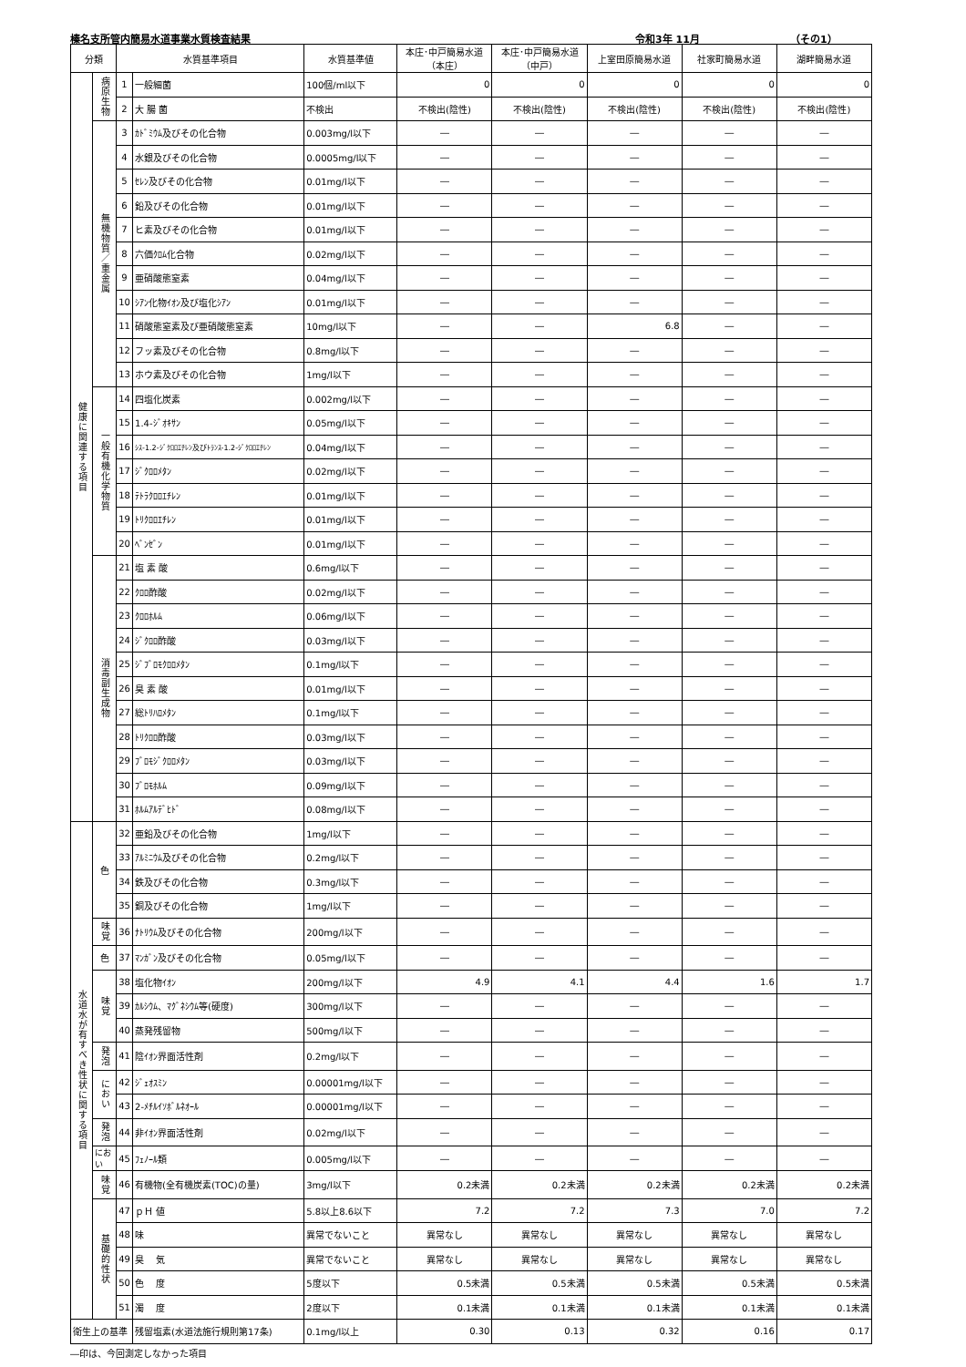榛名支所管内簡易水道事業水質検査結果 令和3年 11月 （その1）
| 分類 | | 水質基準項目 | | 水質基準値 | 本庄･中戸簡易水道 （本庄） | 本庄･中戸簡易水道 （中戸） | 上室田原簡易水道 | 社家町簡易水道 | 湖畔簡易水道 |
| --- | --- | --- | --- | --- | --- | --- | --- | --- | --- |
| 健康に関連する項目 | 病原生物 | 1 | 一般細菌 | 100個/ml以下 | 0 | 0 | 0 | 0 | 0 |
| | | 2 | 大 腸 菌 | 不検出 | 不検出(陰性) | 不検出(陰性) | 不検出(陰性) | 不検出(陰性) | 不検出(陰性) |
| | 無機物質／重金属 | 3 | ｶﾄﾞﾐｳﾑ及びその化合物 | 0.003mg/l以下 | ― | ― | ― | ― | ― |
| | | 4 | 水銀及びその化合物 | 0.0005mg/l以下 | ― | ― | ― | ― | ― |
| | | 5 | ｾﾚﾝ及びその化合物 | 0.01mg/l以下 | ― | ― | ― | ― | ― |
| | | 6 | 鉛及びその化合物 | 0.01mg/l以下 | ― | ― | ― | ― | ― |
| | | 7 | ヒ素及びその化合物 | 0.01mg/l以下 | ― | ― | ― | ― | ― |
| | | 8 | 六価ｸﾛﾑ化合物 | 0.02mg/l以下 | ― | ― | ― | ― | ― |
| | | 9 | 亜硝酸態窒素 | 0.04mg/l以下 | ― | ― | ― | ― | ― |
| | | 10 | ｼｱﾝ化物ｲｵﾝ及び塩化ｼｱﾝ | 0.01mg/l以下 | ― | ― | ― | ― | ― |
| | | 11 | 硝酸態窒素及び亜硝酸態窒素 | 10mg/l以下 | ― | ― | 6.8 | ― | ― |
| | | 12 | フッ素及びその化合物 | 0.8mg/l以下 | ― | ― | ― | ― | ― |
| | | 13 | ホウ素及びその化合物 | 1mg/l以下 | ― | ― | ― | ― | ― |
| | 一般有機化学物質 | 14 | 四塩化炭素 | 0.002mg/l以下 | ― | ― | ― | ― | ― |
| | | 15 | 1.4-ｼﾞｵｷｻﾝ | 0.05mg/l以下 | ― | ― | ― | ― | ― |
| | | 16 | ｼｽ-1.2-ｼﾞｸﾛﾛｴﾁﾚﾝ及びﾄﾗﾝｽ-1.2-ｼﾞｸﾛﾛｴﾁﾚﾝ | 0.04mg/l以下 | ― | ― | ― | ― | ― |
| | | 17 | ｼﾞｸﾛﾛﾒﾀﾝ | 0.02mg/l以下 | ― | ― | ― | ― | ― |
| | | 18 | ﾃﾄﾗｸﾛﾛｴﾁﾚﾝ | 0.01mg/l以下 | ― | ― | ― | ― | ― |
| | | 19 | ﾄﾘｸﾛﾛｴﾁﾚﾝ | 0.01mg/l以下 | ― | ― | ― | ― | ― |
| | | 20 | ﾍﾞﾝｾﾞﾝ | 0.01mg/l以下 | ― | ― | ― | ― | ― |
| | 消毒副生成物 | 21 | 塩 素 酸 | 0.6mg/l以下 | ― | ― | ― | ― | ― |
| | | 22 | ｸﾛﾛ酢酸 | 0.02mg/l以下 | ― | ― | ― | ― | ― |
| | | 23 | ｸﾛﾛﾎﾙﾑ | 0.06mg/l以下 | ― | ― | ― | ― | ― |
| | | 24 | ｼﾞｸﾛﾛ酢酸 | 0.03mg/l以下 | ― | ― | ― | ― | ― |
| | | 25 | ｼﾞﾌﾞﾛﾓｸﾛﾛﾒﾀﾝ | 0.1mg/l以下 | ― | ― | ― | ― | ― |
| | | 26 | 臭 素 酸 | 0.01mg/l以下 | ― | ― | ― | ― | ― |
| | | 27 | 総ﾄﾘﾊﾛﾒﾀﾝ | 0.1mg/l以下 | ― | ― | ― | ― | ― |
| | | 28 | ﾄﾘｸﾛﾛ酢酸 | 0.03mg/l以下 | ― | ― | ― | ― | ― |
| | | 29 | ﾌﾞﾛﾓｼﾞｸﾛﾛﾒﾀﾝ | 0.03mg/l以下 | ― | ― | ― | ― | ― |
| | | 30 | ﾌﾞﾛﾓﾎﾙﾑ | 0.09mg/l以下 | ― | ― | ― | ― | ― |
| | | 31 | ﾎﾙﾑｱﾙﾃﾞﾋﾄﾞ | 0.08mg/l以下 | ― | ― | ― | ― | ― |
| 水道水が有すべき性状に関する項目 | 色 | 32 | 亜鉛及びその化合物 | 1mg/l以下 | ― | ― | ― | ― | ― |
| | | 33 | ｱﾙﾐﾆｳﾑ及びその化合物 | 0.2mg/l以下 | ― | ― | ― | ― | ― |
| | | 34 | 鉄及びその化合物 | 0.3mg/l以下 | ― | ― | ― | ― | ― |
| | | 35 | 銅及びその化合物 | 1mg/l以下 | ― | ― | ― | ― | ― |
| | 味覚 | 36 | ﾅﾄﾘｳﾑ及びその化合物 | 200mg/l以下 | ― | ― | ― | ― | ― |
| | 色 | 37 | ﾏﾝｶﾞﾝ及びその化合物 | 0.05mg/l以下 | ― | ― | ― | ― | ― |
| | 味覚 | 38 | 塩化物ｲｵﾝ | 200mg/l以下 | 4.9 | 4.1 | 4.4 | 1.6 | 1.7 |
| | | 39 | ｶﾙｼｳﾑ、ﾏｸﾞﾈｼｳﾑ等(硬度) | 300mg/l以下 | ― | ― | ― | ― | ― |
| | | 40 | 蒸発残留物 | 500mg/l以下 | ― | ― | ― | ― | ― |
| | 発泡 | 41 | 陰ｲｵﾝ界面活性剤 | 0.2mg/l以下 | ― | ― | ― | ― | ― |
| | におい | 42 | ｼﾞｪｵｽﾐﾝ | 0.00001mg/l以下 | ― | ― | ― | ― | ― |
| | | 43 | 2-ﾒﾁﾙｲｿﾎﾞﾙﾈｵｰﾙ | 0.00001mg/l以下 | ― | ― | ― | ― | ― |
| | 発泡 | 44 | 非ｲｵﾝ界面活性剤 | 0.02mg/l以下 | ― | ― | ― | ― | ― |
| | におい | 45 | ﾌｪﾉｰﾙ類 | 0.005mg/l以下 | ― | ― | ― | ― | ― |
| | 味覚 | 46 | 有機物(全有機炭素(TOC)の量) | 3mg/l以下 | 0.2未満 | 0.2未満 | 0.2未満 | 0.2未満 | 0.2未満 |
| | 基礎的性状 | 47 | ｐＨ 値 | 5.8以上8.6以下 | 7.2 | 7.2 | 7.3 | 7.0 | 7.2 |
| | | 48 | 味 | 異常でないこと | 異常なし | 異常なし | 異常なし | 異常なし | 異常なし |
| | | 49 | 臭 気 | 異常でないこと | 異常なし | 異常なし | 異常なし | 異常なし | 異常なし |
| | | 50 | 色 度 | 5度以下 | 0.5未満 | 0.5未満 | 0.5未満 | 0.5未満 | 0.5未満 |
| | | 51 | 濁 度 | 2度以下 | 0.1未満 | 0.1未満 | 0.1未満 | 0.1未満 | 0.1未満 |
| 衛生上の基準 | | | 残留塩素(水道法施行規則第17条) | 0.1mg/l以上 | 0.30 | 0.13 | 0.32 | 0.16 | 0.17 |
―印は、今回測定しなかった項目